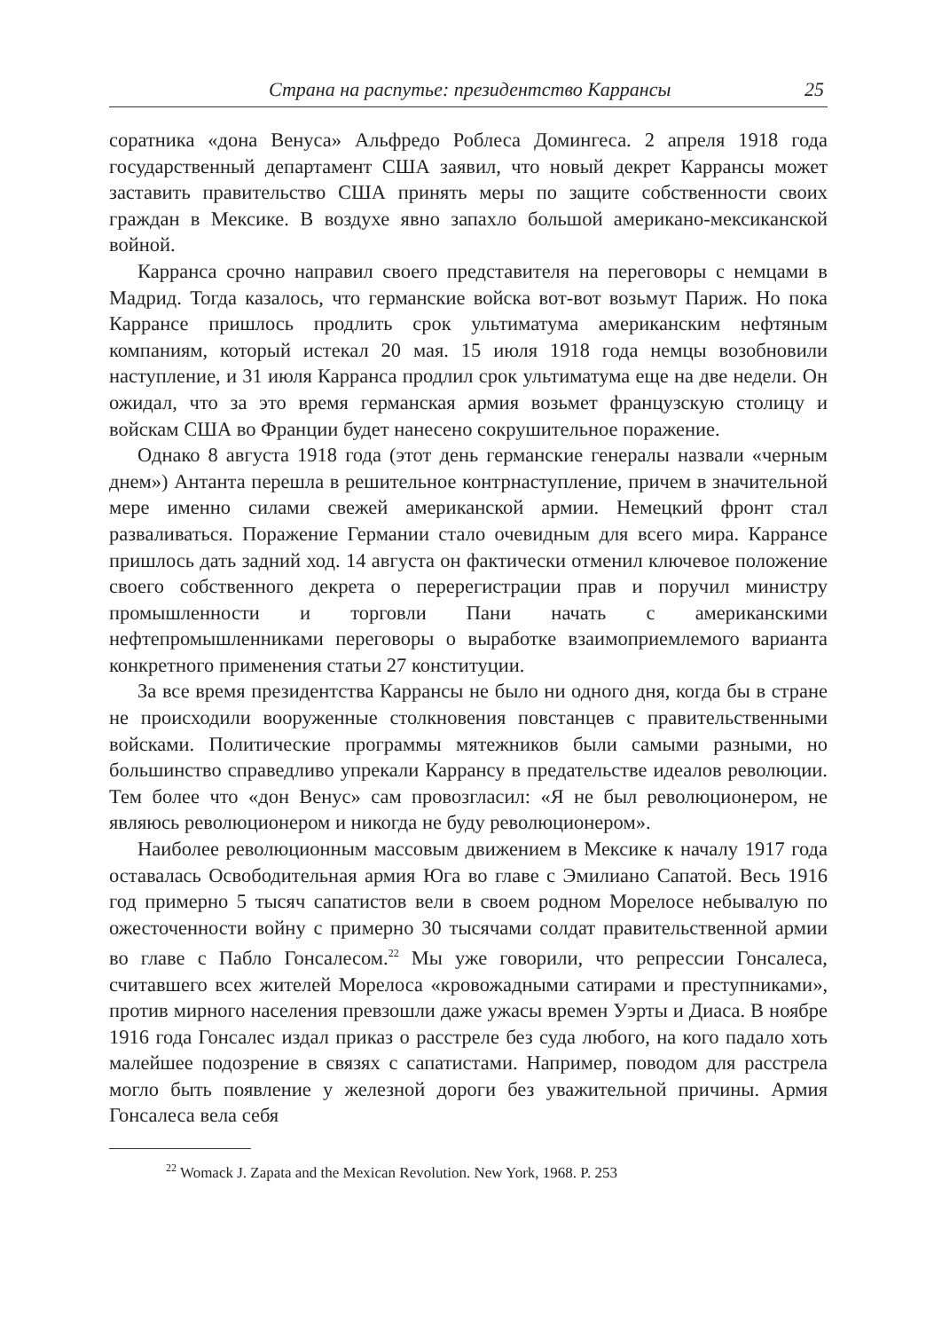Страна на распутье: президентство Каррансы 25
соратника «дона Венуса» Альфредо Роблеса Домингеса. 2 апреля 1918 года государственный департамент США заявил, что новый декрет Каррансы может заставить правительство США принять меры по защите собственности своих граждан в Мексике. В воздухе явно запахло большой американо-мексиканской войной.
Карранса срочно направил своего представителя на переговоры с немцами в Мадрид. Тогда казалось, что германские войска вот-вот возьмут Париж. Но пока Каррансе пришлось продлить срок ультиматума американским нефтяным компаниям, который истекал 20 мая. 15 июля 1918 года немцы возобновили наступление, и 31 июля Карранса продлил срок ультиматума еще на две недели. Он ожидал, что за это время германская армия возьмет французскую столицу и войскам США во Франции будет нанесено сокрушительное поражение.
Однако 8 августа 1918 года (этот день германские генералы назвали «черным днем») Антанта перешла в решительное контрнаступление, причем в значительной мере именно силами свежей американской армии. Немецкий фронт стал разваливаться. Поражение Германии стало очевидным для всего мира. Каррансе пришлось дать задний ход. 14 августа он фактически отменил ключевое положение своего собственного декрета о перерегистрации прав и поручил министру промышленности и торговли Пани начать с американскими нефтепромышленниками переговоры о выработке взаимоприемлемого варианта конкретного применения статьи 27 конституции.
За все время президентства Каррансы не было ни одного дня, когда бы в стране не происходили вооруженные столкновения повстанцев с правительственными войсками. Политические программы мятежников были самыми разными, но большинство справедливо упрекали Каррансу в предательстве идеалов революции. Тем более что «дон Венус» сам провозгласил: «Я не был революционером, не являюсь революционером и никогда не буду революционером».
Наиболее революционным массовым движением в Мексике к началу 1917 года оставалась Освободительная армия Юга во главе с Эмилиано Сапатой. Весь 1916 год примерно 5 тысяч сапатистов вели в своем родном Морелосе небывалую по ожесточенности войну с примерно 30 тысячами солдат правительственной армии во главе с Пабло Гонсалесом.<sup>22</sup> Мы уже говорили, что репрессии Гонсалеса, считавшего всех жителей Морелоса «кровожадными сатирами и преступниками», против мирного населения превзошли даже ужасы времен Уэрты и Диаса. В ноябре 1916 года Гонсалес издал приказ о расстреле без суда любого, на кого падало хоть малейшее подозрение в связях с сапатистами. Например, поводом для расстрела могло быть появление у железной дороги без уважительной причины. Армия Гонсалеса вела себя
<sup>22</sup> Womack J. Zapata and the Mexican Revolution. New York, 1968. P. 253